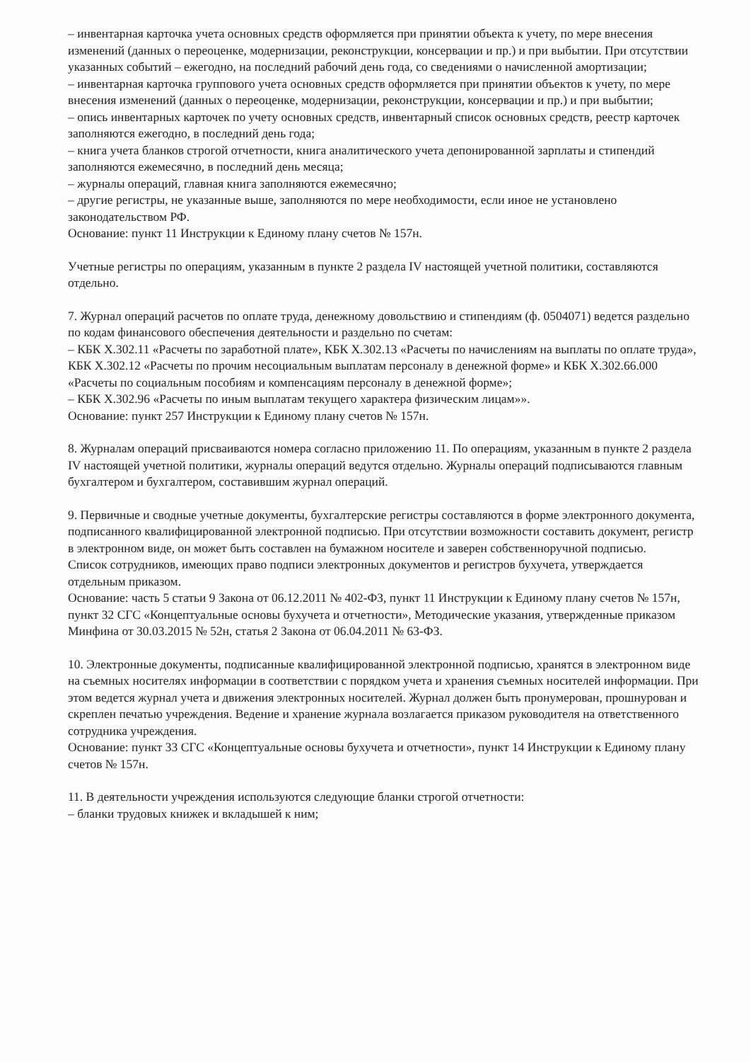– инвентарная карточка учета основных средств оформляется при принятии объекта к учету, по мере внесения изменений (данных о переоценке, модернизации, реконструкции, консервации и пр.) и при выбытии. При отсутствии указанных событий – ежегодно, на последний рабочий день года, со сведениями о начисленной амортизации;
– инвентарная карточка группового учета основных средств оформляется при принятии объектов к учету, по мере внесения изменений (данных о переоценке, модернизации, реконструкции, консервации и пр.) и при выбытии;
– опись инвентарных карточек по учету основных средств, инвентарный список основных средств, реестр карточек заполняются ежегодно, в последний день года;
– книга учета бланков строгой отчетности, книга аналитического учета депонированной зарплаты и стипендий заполняются ежемесячно, в последний день месяца;
– журналы операций, главная книга заполняются ежемесячно;
– другие регистры, не указанные выше, заполняются по мере необходимости, если иное не установлено законодательством РФ.
Основание: пункт 11 Инструкции к Единому плану счетов № 157н.
Учетные регистры по операциям, указанным в пункте 2 раздела IV настоящей учетной политики, составляются отдельно.
7. Журнал операций расчетов по оплате труда, денежному довольствию и стипендиям (ф. 0504071) ведется раздельно по кодам финансового обеспечения деятельности и раздельно по счетам:
– КБК Х.302.11 «Расчеты по заработной плате», КБК Х.302.13 «Расчеты по начислениям на выплаты по оплате труда», КБК Х.302.12 «Расчеты по прочим несоциальным выплатам персоналу в денежной форме» и КБК Х.302.66.000 «Расчеты по социальным пособиям и компенсациям персоналу в денежной форме»;
– КБК Х.302.96 «Расчеты по иным выплатам текущего характера физическим лицам»».
Основание: пункт 257 Инструкции к Единому плану счетов № 157н.
8. Журналам операций присваиваются номера согласно приложению 11. По операциям, указанным в пункте 2 раздела IV настоящей учетной политики, журналы операций ведутся отдельно. Журналы операций подписываются главным бухгалтером и бухгалтером, составившим журнал операций.
9. Первичные и сводные учетные документы, бухгалтерские регистры составляются в форме электронного документа, подписанного квалифицированной электронной подписью. При отсутствии возможности составить документ, регистр в электронном виде, он может быть составлен на бумажном носителе и заверен собственноручной подписью.
Список сотрудников, имеющих право подписи электронных документов и регистров бухучета, утверждается отдельным приказом.
Основание: часть 5 статьи 9 Закона от 06.12.2011 № 402-ФЗ, пункт 11 Инструкции к Единому плану счетов № 157н, пункт 32 СГС «Концептуальные основы бухучета и отчетности», Методические указания, утвержденные приказом Минфина от 30.03.2015 № 52н, статья 2 Закона от 06.04.2011 № 63-ФЗ.
10. Электронные документы, подписанные квалифицированной электронной подписью, хранятся в электронном виде на съемных носителях информации в соответствии с порядком учета и хранения съемных носителей информации. При этом ведется журнал учета и движения электронных носителей. Журнал должен быть пронумерован, прошнурован и скреплен печатью учреждения. Ведение и хранение журнала возлагается приказом руководителя на ответственного сотрудника учреждения.
Основание: пункт 33 СГС «Концептуальные основы бухучета и отчетности», пункт 14 Инструкции к Единому плану счетов № 157н.
11. В деятельности учреждения используются следующие бланки строгой отчетности:
– бланки трудовых книжек и вкладышей к ним;